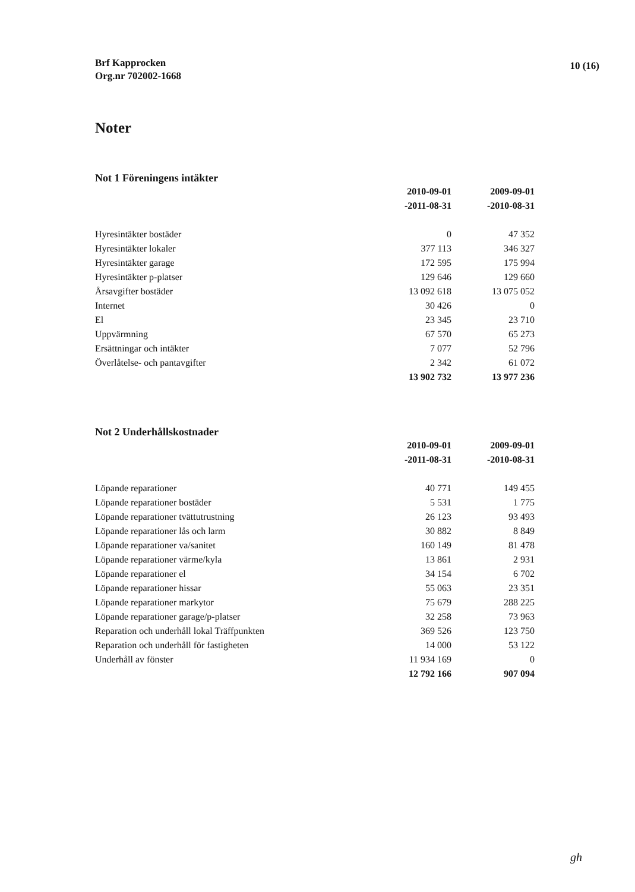Brf Kapprocken
Org.nr 702002-1668
10 (16)
Noter
Not 1 Föreningens intäkter
| | 2010-09-01 | 2009-09-01 |
| --- | --- | --- |
| | -2011-08-31 | -2010-08-31 |
| Hyresintäkter bostäder | 0 | 47 352 |
| Hyresintäkter lokaler | 377 113 | 346 327 |
| Hyresintäkter garage | 172 595 | 175 994 |
| Hyresintäkter p-platser | 129 646 | 129 660 |
| Årsavgifter bostäder | 13 092 618 | 13 075 052 |
| Internet | 30 426 | 0 |
| El | 23 345 | 23 710 |
| Uppvärmning | 67 570 | 65 273 |
| Ersättningar och intäkter | 7 077 | 52 796 |
| Överlåtelse- och pantavgifter | 2 342 | 61 072 |
| | 13 902 732 | 13 977 236 |
Not 2 Underhållskostnader
| | 2010-09-01 | 2009-09-01 |
| --- | --- | --- |
| | -2011-08-31 | -2010-08-31 |
| Löpande reparationer | 40 771 | 149 455 |
| Löpande reparationer bostäder | 5 531 | 1 775 |
| Löpande reparationer tvättutrustning | 26 123 | 93 493 |
| Löpande reparationer lås och larm | 30 882 | 8 849 |
| Löpande reparationer va/sanitet | 160 149 | 81 478 |
| Löpande reparationer värme/kyla | 13 861 | 2 931 |
| Löpande reparationer el | 34 154 | 6 702 |
| Löpande reparationer hissar | 55 063 | 23 351 |
| Löpande reparationer markytor | 75 679 | 288 225 |
| Löpande reparationer garage/p-platser | 32 258 | 73 963 |
| Reparation och underhåll lokal Träffpunkten | 369 526 | 123 750 |
| Reparation och underhåll för fastigheten | 14 000 | 53 122 |
| Underhåll av fönster | 11 934 169 | 0 |
| | 12 792 166 | 907 094 |
gh